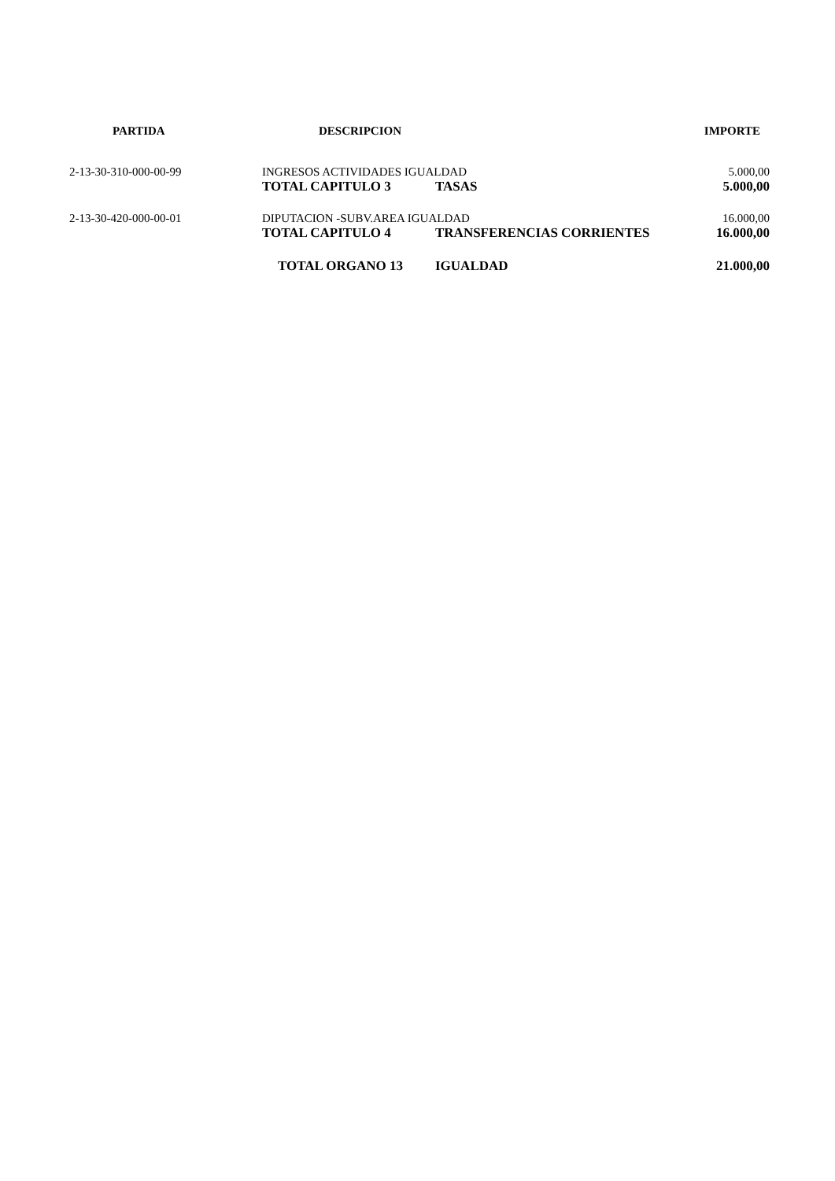| PARTIDA | DESCRIPCION | | IMPORTE |
| --- | --- | --- | --- |
| 2-13-30-310-000-00-99 | INGRESOS ACTIVIDADES IGUALDAD | | 5.000,00 |
| | TOTAL CAPITULO 3 | TASAS | 5.000,00 |
| 2-13-30-420-000-00-01 | DIPUTACION -SUBV.AREA IGUALDAD | | 16.000,00 |
| | TOTAL CAPITULO 4 | TRANSFERENCIAS CORRIENTES | 16.000,00 |
| | TOTAL ORGANO 13 | IGUALDAD | 21.000,00 |